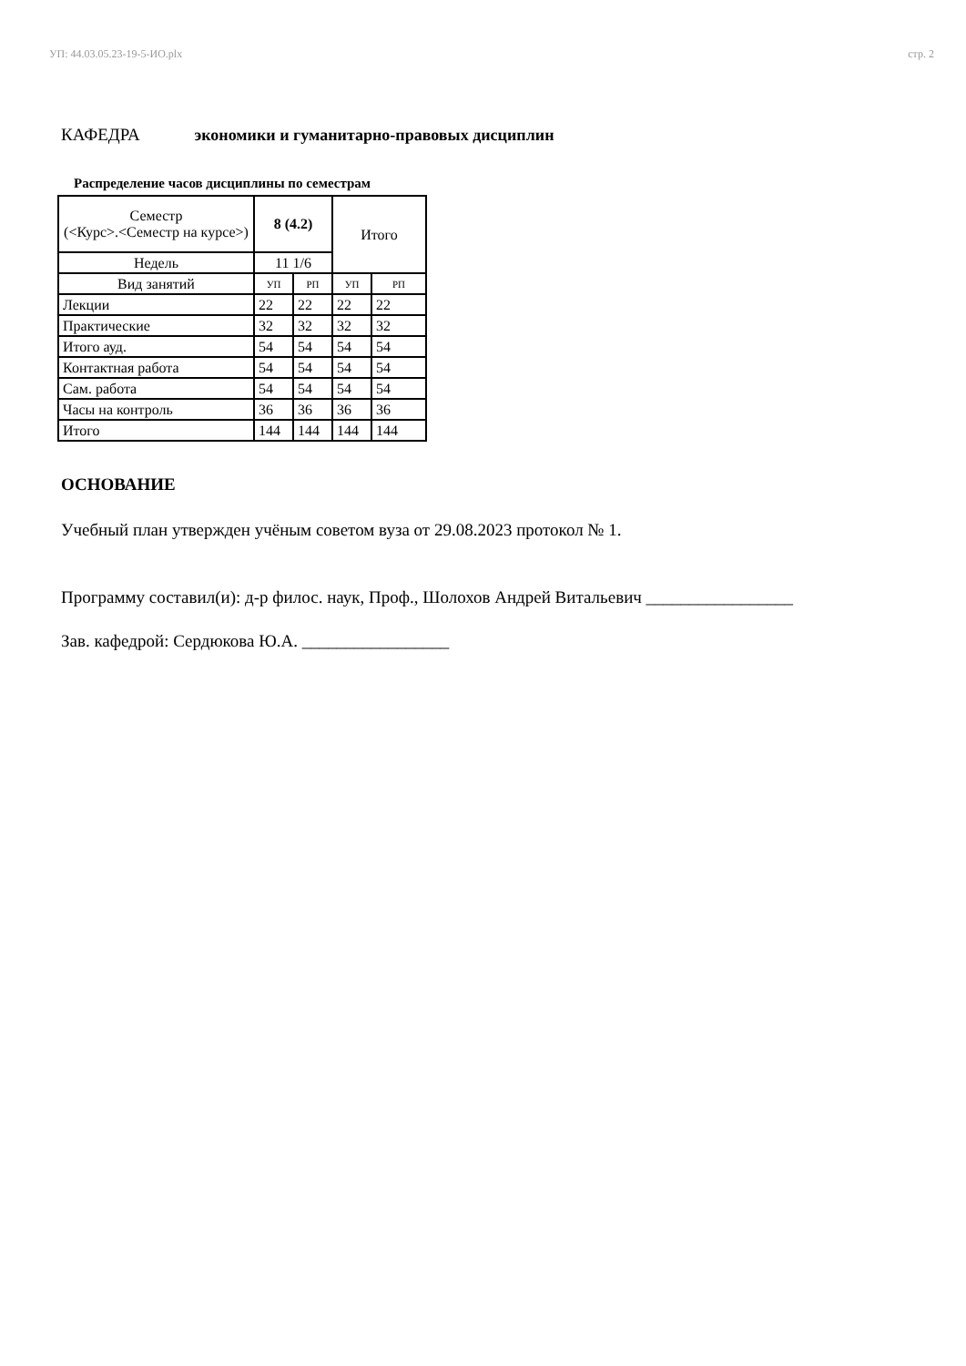УП: 44.03.05.23-19-5-ИО.plx стр. 2
КАФЕДРА экономики и гуманитарно-правовых дисциплин
Распределение часов дисциплины по семестрам
| Семестр (<Курс>.<Семестр на курсе>) | 8 (4.2) | | Итого | |
| Недель | 11 1/6 | | | |
| Вид занятий | УП | РП | УП | РП |
| Лекции | 22 | 22 | 22 | 22 |
| Практические | 32 | 32 | 32 | 32 |
| Итого ауд. | 54 | 54 | 54 | 54 |
| Контактная работа | 54 | 54 | 54 | 54 |
| Сам. работа | 54 | 54 | 54 | 54 |
| Часы на контроль | 36 | 36 | 36 | 36 |
| Итого | 144 | 144 | 144 | 144 |
ОСНОВАНИЕ
Учебный план утвержден учёным советом вуза от 29.08.2023 протокол № 1.
Программу составил(и): д-р филос. наук, Проф., Шолохов Андрей Витальевич _________________
Зав. кафедрой: Сердюкова Ю.А. _________________